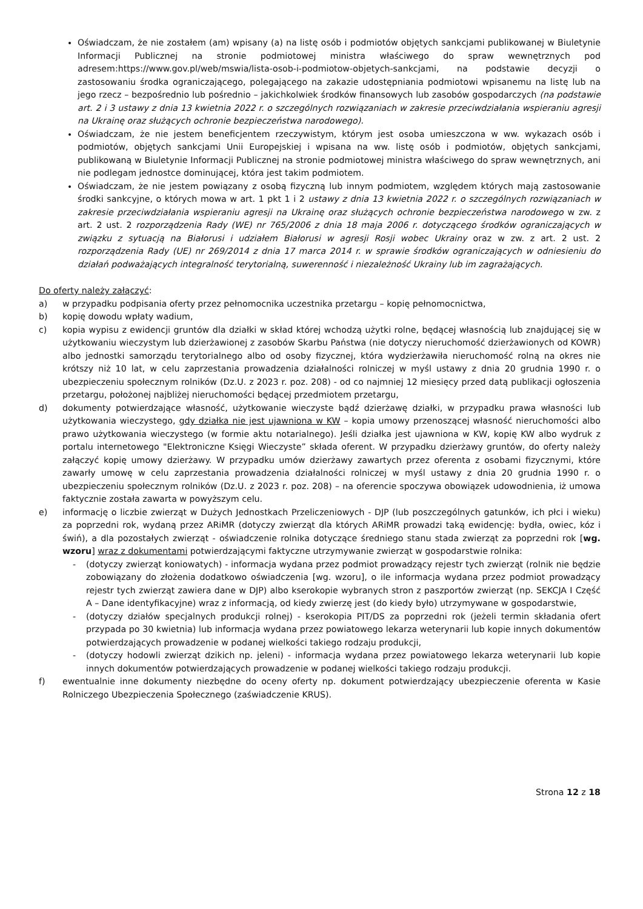Oświadczam, że nie zostałem (am) wpisany (a) na listę osób i podmiotów objętych sankcjami publikowanej w Biuletynie Informacji Publicznej na stronie podmiotowej ministra właściwego do spraw wewnętrznych pod adresem:https://www.gov.pl/web/mswia/lista-osob-i-podmiotow-objetych-sankcjami, na podstawie decyzji o zastosowaniu środka ograniczającego, polegającego na zakazie udostępniania podmiotowi wpisanemu na listę lub na jego rzecz – bezpośrednio lub pośrednio – jakichkolwiek środków finansowych lub zasobów gospodarczych (na podstawie art. 2 i 3 ustawy z dnia 13 kwietnia 2022 r. o szczególnych rozwiązaniach w zakresie przeciwdziałania wspieraniu agresji na Ukrainę oraz służących ochronie bezpieczeństwa narodowego).
Oświadczam, że nie jestem beneficjentem rzeczywistym, którym jest osoba umieszczona w ww. wykazach osób i podmiotów, objętych sankcjami Unii Europejskiej i wpisana na ww. listę osób i podmiotów, objętych sankcjami, publikowaną w Biuletynie Informacji Publicznej na stronie podmiotowej ministra właściwego do spraw wewnętrznych, ani nie podlegam jednostce dominującej, która jest takim podmiotem.
Oświadczam, że nie jestem powiązany z osobą fizyczną lub innym podmiotem, względem których mają zastosowanie środki sankcyjne, o których mowa w art. 1 pkt 1 i 2 ustawy z dnia 13 kwietnia 2022 r. o szczególnych rozwiązaniach w zakresie przeciwdziałania wspieraniu agresji na Ukrainę oraz służących ochronie bezpieczeństwa narodowego w zw. z art. 2 ust. 2 rozporządzenia Rady (WE) nr 765/2006 z dnia 18 maja 2006 r. dotyczącego środków ograniczających w związku z sytuacją na Białorusi i udziałem Białorusi w agresji Rosji wobec Ukrainy oraz w zw. z art. 2 ust. 2 rozporządzenia Rady (UE) nr 269/2014 z dnia 17 marca 2014 r. w sprawie środków ograniczających w odniesieniu do działań podważających integralność terytorialną, suwerenność i niezależność Ukrainy lub im zagrażających.
Do oferty należy załączyć:
a) w przypadku podpisania oferty przez pełnomocnika uczestnika przetargu – kopię pełnomocnictwa,
b) kopię dowodu wpłaty wadium,
c) kopia wypisu z ewidencji gruntów dla działki w skład której wchodzą użytki rolne, będącej własnością lub znajdującej się w użytkowaniu wieczystym lub dzierżawionej z zasobów Skarbu Państwa (nie dotyczy nieruchomość dzierżawionych od KOWR) albo jednostki samorządu terytorialnego albo od osoby fizycznej, która wydzierżawiła nieruchomość rolną na okres nie krótszy niż 10 lat, w celu zaprzestania prowadzenia działalności rolniczej w myśl ustawy z dnia 20 grudnia 1990 r. o ubezpieczeniu społecznym rolników (Dz.U. z 2023 r. poz. 208) - od co najmniej 12 miesięcy przed datą publikacji ogłoszenia przetargu, położonej najbliżej nieruchomości będącej przedmiotem przetargu,
d) dokumenty potwierdzające własność, użytkowanie wieczyste bądź dzierżawę działki, w przypadku prawa własności lub użytkowania wieczystego, gdy działka nie jest ujawniona w KW – kopia umowy przenoszącej własność nieruchomości albo prawo użytkowania wieczystego (w formie aktu notarialnego). Jeśli działka jest ujawniona w KW, kopię KW albo wydruk z portalu internetowego "Elektroniczne Księgi Wieczyste” składa oferent. W przypadku dzierżawy gruntów, do oferty należy załączyć kopię umowy dzierżawy. W przypadku umów dzierżawy zawartych przez oferenta z osobami fizycznymi, które zawarły umowę w celu zaprzestania prowadzenia działalności rolniczej w myśl ustawy z dnia 20 grudnia 1990 r. o ubezpieczeniu społecznym rolników (Dz.U. z 2023 r. poz. 208) – na oferencie spoczywa obowiązek udowodnienia, iż umowa faktycznie została zawarta w powyższym celu.
e) informację o liczbie zwierząt w Dużych Jednostkach Przeliczeniowych - DJP (lub poszczególnych gatunków, ich płci i wieku) za poprzedni rok, wydaną przez ARiMR (dotyczy zwierząt dla których ARiMR prowadzi taką ewidencję: bydła, owiec, kóz i świń), a dla pozostałych zwierząt - oświadczenie rolnika dotyczące średniego stanu stada zwierząt za poprzedni rok [wg. wzoru] wraz z dokumentami potwierdzającymi faktyczne utrzymywanie zwierząt w gospodarstwie rolnika:
- (dotyczy zwierząt koniowatych) - informacja wydana przez podmiot prowadzący rejestr tych zwierząt (rolnik nie będzie zobowiązany do złożenia dodatkowo oświadczenia [wg. wzoru], o ile informacja wydana przez podmiot prowadzący rejestr tych zwierząt zawiera dane w DJP) albo kserokopie wybranych stron z paszportów zwierząt (np. SEKCJA I Część A – Dane identyfikacyjne) wraz z informacją, od kiedy zwierzę jest (do kiedy było) utrzymywane w gospodarstwie,
- (dotyczy działów specjalnych produkcji rolnej) - kserokopia PIT/DS za poprzedni rok (jeżeli termin składania ofert przypada po 30 kwietnia) lub informacja wydana przez powiatowego lekarza weterynarii lub kopie innych dokumentów potwierdzających prowadzenie w podanej wielkości takiego rodzaju produkcji,
- (dotyczy hodowli zwierząt dzikich np. jeleni) - informacja wydana przez powiatowego lekarza weterynarii lub kopie innych dokumentów potwierdzających prowadzenie w podanej wielkości takiego rodzaju produkcji.
f) ewentualnie inne dokumenty niezbędne do oceny oferty np. dokument potwierdzający ubezpieczenie oferenta w Kasie Rolniczego Ubezpieczenia Społecznego (zaświadczenie KRUS).
Strona 12 z 18